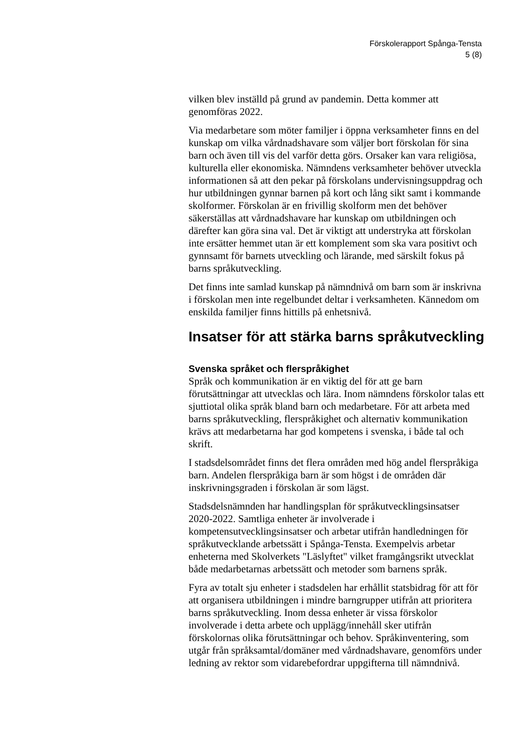Förskolerapport Spånga-Tensta
5 (8)
vilken blev inställd på grund av pandemin. Detta kommer att genomföras 2022.
Via medarbetare som möter familjer i öppna verksamheter finns en del kunskap om vilka vårdnadshavare som väljer bort förskolan för sina barn och även till vis del varför detta görs. Orsaker kan vara religiösa, kulturella eller ekonomiska. Nämndens verksamheter behöver utveckla informationen så att den pekar på förskolans undervisningsuppdrag och hur utbildningen gynnar barnen på kort och lång sikt samt i kommande skolformer. Förskolan är en frivillig skolform men det behöver säkerställas att vårdnadshavare har kunskap om utbildningen och därefter kan göra sina val. Det är viktigt att understryka att förskolan inte ersätter hemmet utan är ett komplement som ska vara positivt och gynnsamt för barnets utveckling och lärande, med särskilt fokus på barns språkutveckling.
Det finns inte samlad kunskap på nämndnivå om barn som är inskrivna i förskolan men inte regelbundet deltar i verksamheten. Kännedom om enskilda familjer finns hittills på enhetsnivå.
Insatser för att stärka barns språkutveckling
Svenska språket och flerspråkighet
Språk och kommunikation är en viktig del för att ge barn förutsättningar att utvecklas och lära. Inom nämndens förskolor talas ett sjuttiotal olika språk bland barn och medarbetare. För att arbeta med barns språkutveckling, flerspråkighet och alternativ kommunikation krävs att medarbetarna har god kompetens i svenska, i både tal och skrift.
I stadsdelsområdet finns det flera områden med hög andel flerspråkiga barn. Andelen flerspråkiga barn är som högst i de områden där inskrivningsgraden i förskolan är som lägst.
Stadsdelsnämnden har handlingsplan för språkutvecklingsinsatser 2020-2022. Samtliga enheter är involverade i kompetensutvecklingsinsatser och arbetar utifrån handledningen för språkutvecklande arbetssätt i Spånga-Tensta. Exempelvis arbetar enheterna med Skolverkets "Läslyftet" vilket framgångsrikt utvecklat både medarbetarnas arbetssätt och metoder som barnens språk.
Fyra av totalt sju enheter i stadsdelen har erhållit statsbidrag för att för att organisera utbildningen i mindre barngrupper utifrån att prioritera barns språkutveckling. Inom dessa enheter är vissa förskolor involverade i detta arbete och upplägg/innehåll sker utifrån förskolornas olika förutsättningar och behov. Språkinventering, som utgår från språksamtal/domäner med vårdnadshavare, genomförs under ledning av rektor som vidarebefordrar uppgifterna till nämndnivå.